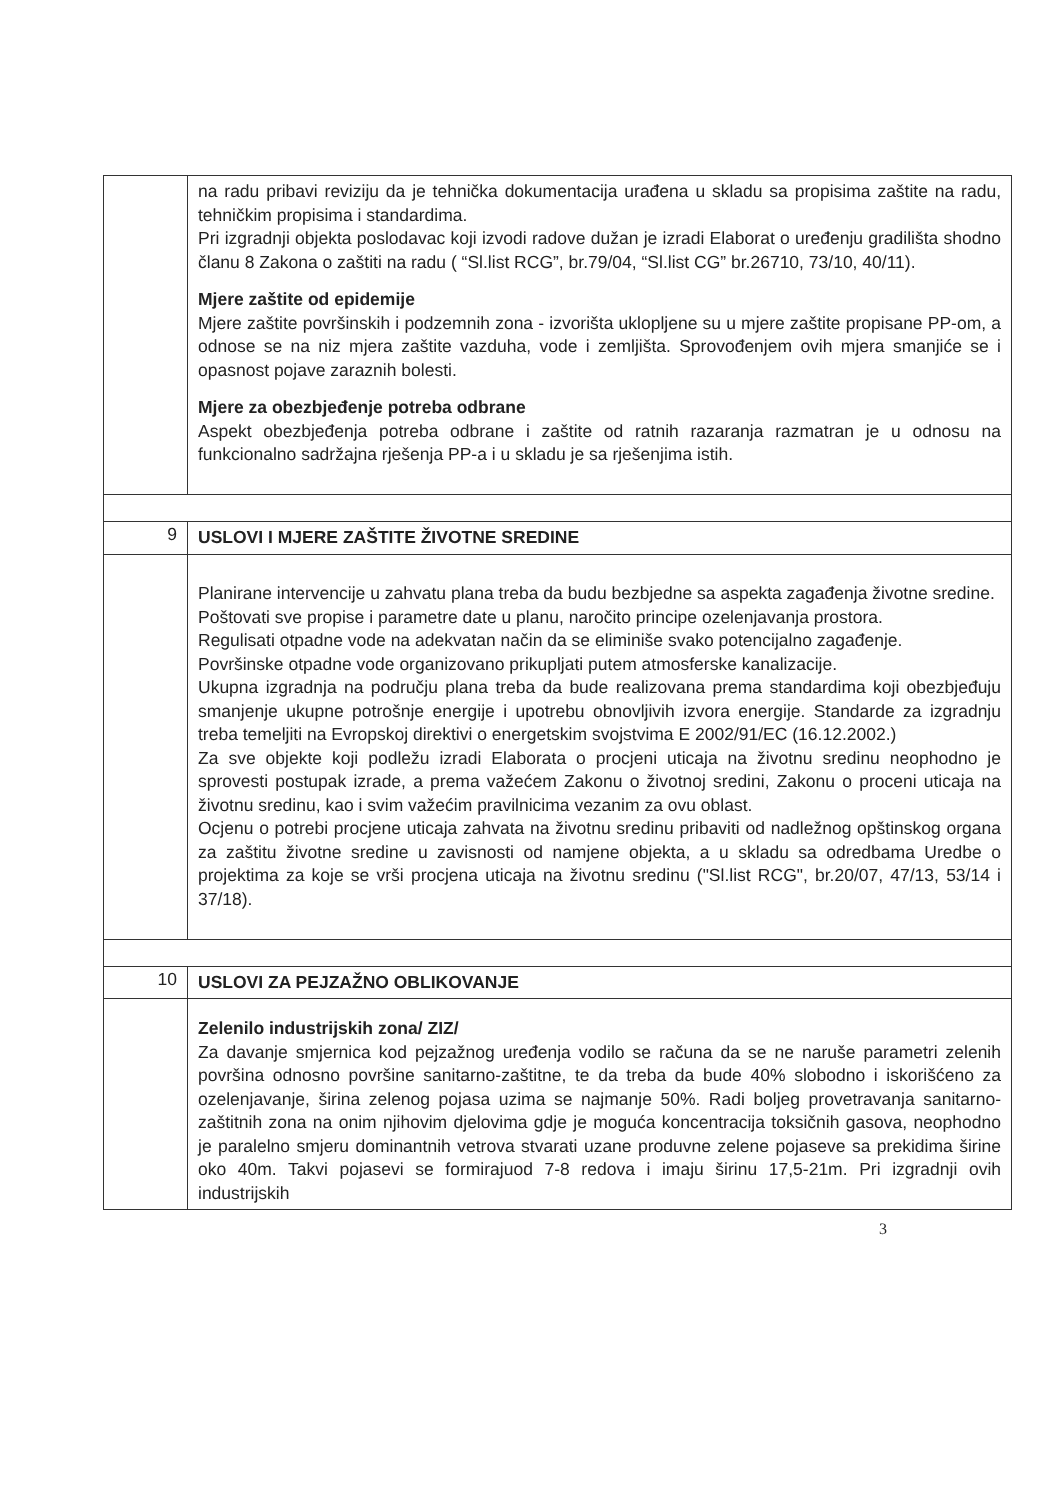| | na radu pribavi reviziju da je tehnička dokumentacija urađena u skladu sa propisima zaštite na radu, tehničkim propisima i standardima. Pri izgradnji objekta poslodavac koji izvodi radove dužan je izradi Elaborat o uređenju gradilišta shodno članu 8 Zakona o zaštiti na radu ( “Sl.list RCG”, br.79/04, “Sl.list CG” br.26710, 73/10, 40/11). Mjere zaštite od epidemije Mjere zaštite površinskih i podzemnih zona - izvorišta uklopljene su u mjere zaštite propisane PP-om, a odnose se na niz mjera zaštite vazduha, vode i zemljišta. Sprovođenjem ovih mjera smanjiće se i opasnost pojave zaraznih bolesti. Mjere za obezbjeđenje potreba odbrane Aspekt obezbjeđenja potreba odbrane i zaštite od ratnih razaranja razmatran je u odnosu na funkcionalno sadržajna rješenja PP-a i u skladu je sa rješenjima istih. |
| 9 | USLOVI I MJERE ZAŠTITE ŽIVOTNE SREDINE |
| | Planirane intervencije u zahvatu plana treba da budu bezbjedne sa aspekta zagađenja životne sredine. Poštovati sve propise i parametre date u planu, naročito principe ozelenjavanja prostora. Regulisati otpadne vode na adekvatan način da se eliminiše svako potencijalno zagađenje. Površinske otpadne vode organizovano prikupljati putem atmosferske kanalizacije. Ukupna izgradnja na području plana treba da bude realizovana prema standardima koji obezbjeđuju smanjenje ukupne potrošnje energije i upotrebu obnovljivih izvora energije. Standarde za izgradnju treba temeljiti na Evropskoj direktivi o energetskim svojstvima E 2002/91/EC (16.12.2002.) Za sve objekte koji podležu izradi Elaborata o procjeni uticaja na životnu sredinu neophodno je sprovesti postupak izrade, a prema važećem Zakonu o životnoj sredini, Zakonu o proceni uticaja na životnu sredinu, kao i svim važećim pravilnicima vezanim za ovu oblast. Ocjenu o potrebi procjene uticaja zahvata na životnu sredinu pribaviti od nadležnog opštinskog organa za zaštitu životne sredine u zavisnosti od namjene objekta, a u skladu sa odredbama Uredbe o projektima za koje se vrši procjena uticaja na životnu sredinu ("Sl.list RCG", br.20/07, 47/13, 53/14 i 37/18). |
| 10 | USLOVI ZA PEJZAŽNO OBLIKOVANJE |
| | Zelenilo industrijskih zona/ ZIZ/ Za davanje smjernica kod pejzažnog uređenja vodilo se računa da se ne naruše parametri zelenih površina odnosno površine sanitarno-zaštitne, te da treba da bude 40% slobodno i iskorišćeno za ozelenjavanje, širina zelenog pojasa uzima se najmanje 50%. Radi boljeg provetravanja sanitarno-zaštitnih zona na onim njihovim djelovima gdje je moguća koncentracija toksičnih gasova, neophodno je paralelno smjeru dominantnih vetrova stvarati uzane produvne zelene pojaseve sa prekidima širine oko 40m. Takvi pojasevi se formirajuod 7-8 redova i imaju širinu 17,5-21m. Pri izgradnji ovih industrijskih |
3